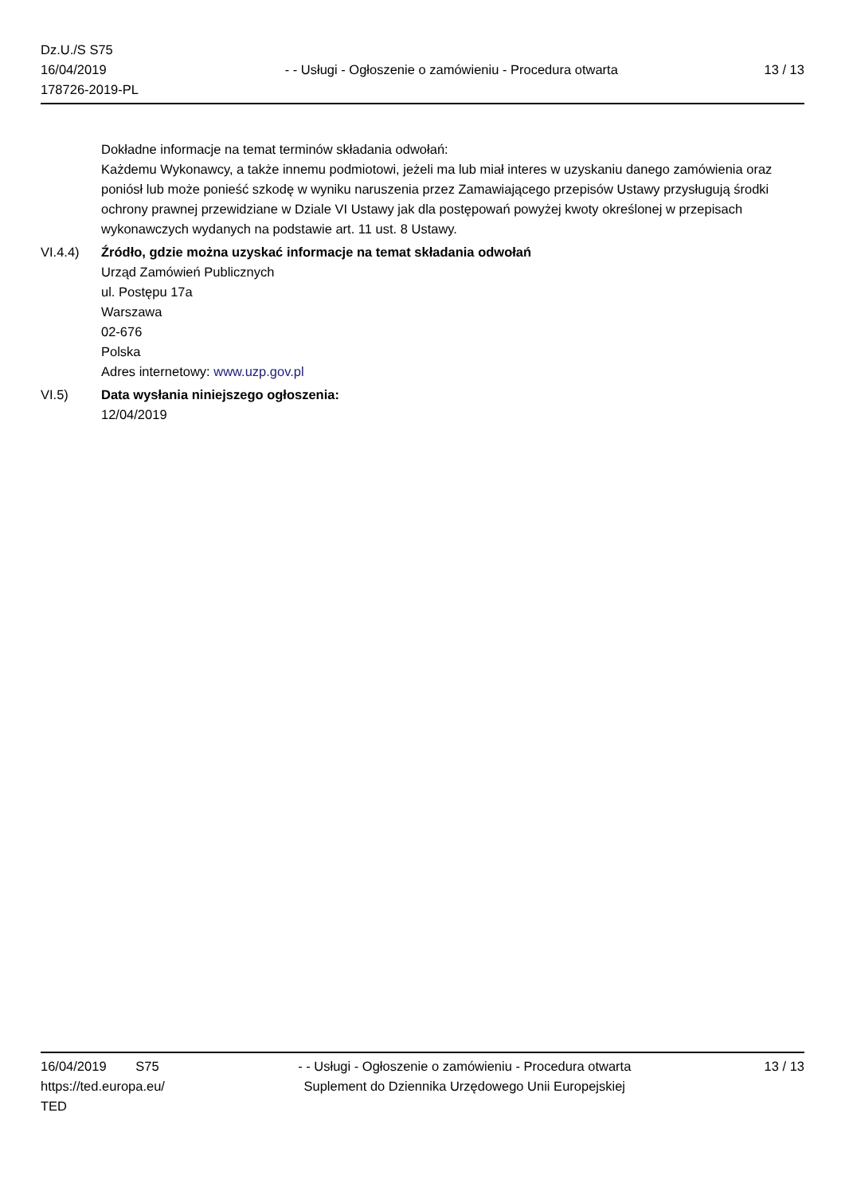Dz.U./S S75
16/04/2019
178726-2019-PL
- - Usługi - Ogłoszenie o zamówieniu - Procedura otwarta
13 / 13
Dokładne informacje na temat terminów składania odwołań:
Każdemu Wykonawcy, a także innemu podmiotowi, jeżeli ma lub miał interes w uzyskaniu danego zamówienia oraz poniósł lub może ponieść szkodę w wyniku naruszenia przez Zamawiającego przepisów Ustawy przysługują środki ochrony prawnej przewidziane w Dziale VI Ustawy jak dla postępowań powyżej kwoty określonej w przepisach wykonawczych wydanych na podstawie art. 11 ust. 8 Ustawy.
VI.4.4) Źródło, gdzie można uzyskać informacje na temat składania odwołań
Urząd Zamówień Publicznych
ul. Postępu 17a
Warszawa
02-676
Polska
Adres internetowy: www.uzp.gov.pl
VI.5) Data wysłania niniejszego ogłoszenia:
12/04/2019
16/04/2019 S75
https://ted.europa.eu/
TED
- - Usługi - Ogłoszenie o zamówieniu - Procedura otwarta
Suplement do Dziennika Urzędowego Unii Europejskiej
13 / 13